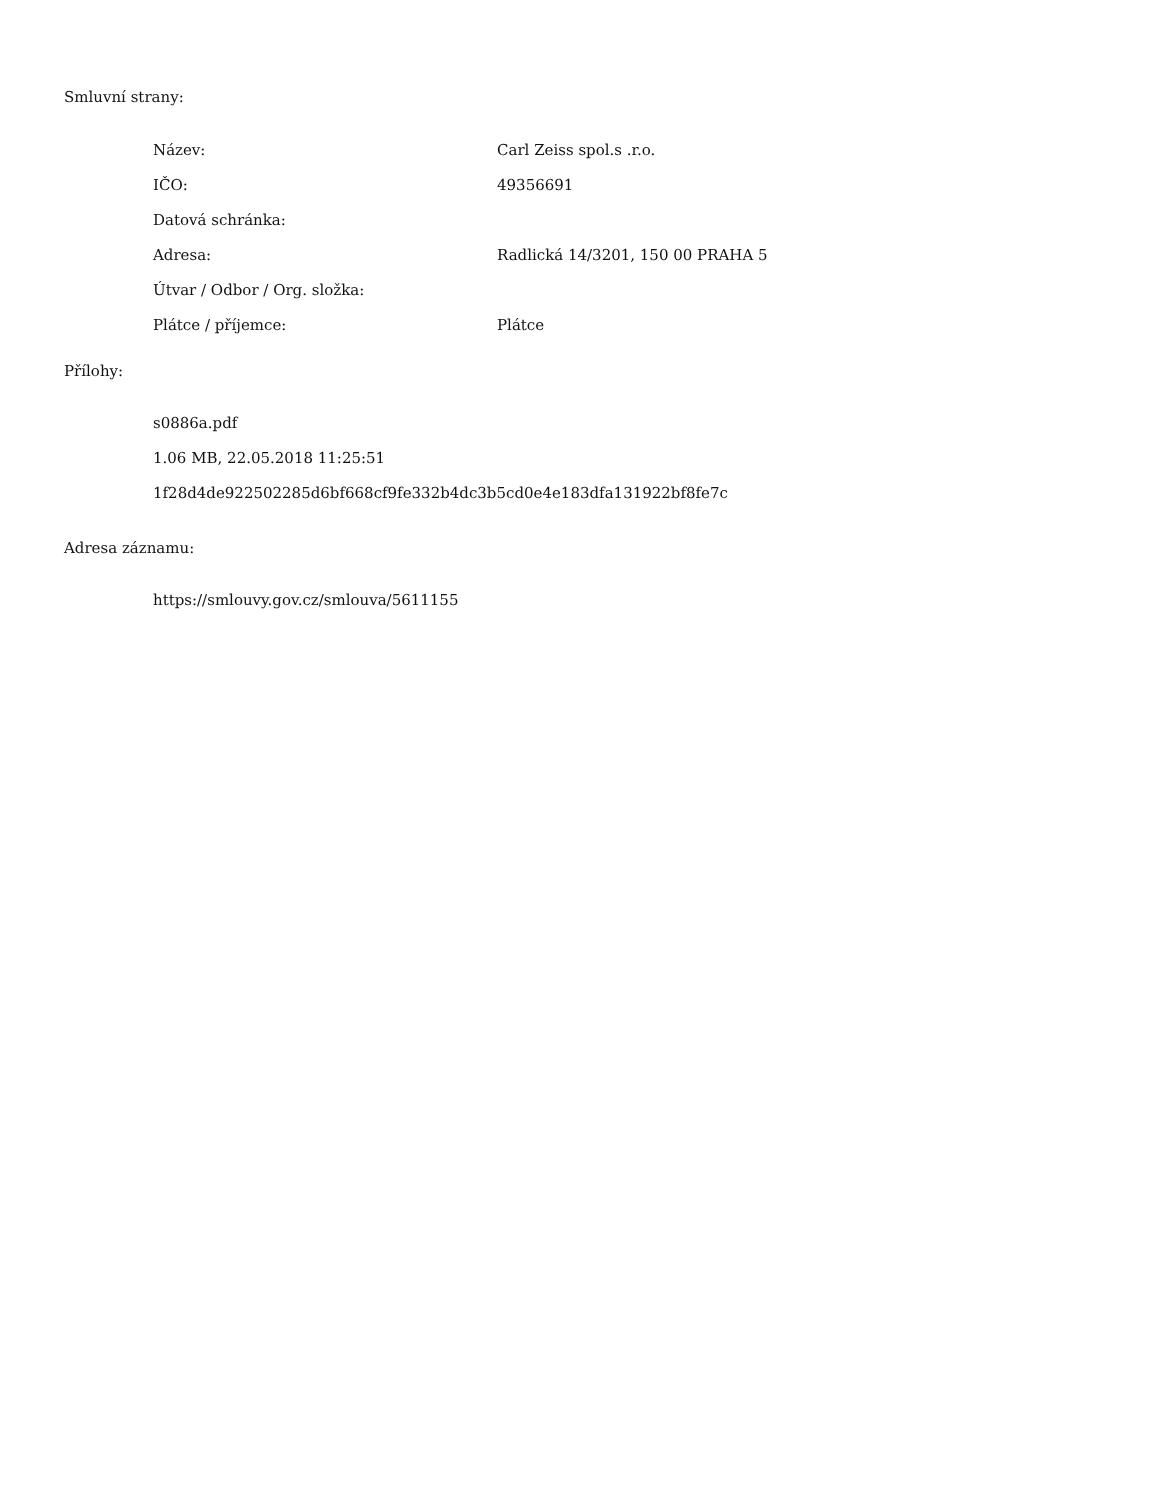Smluvní strany:
| Název: | Carl Zeiss spol.s .r.o. |
| IČO: | 49356691 |
| Datová schránka: | |
| Adresa: | Radlická 14/3201, 150 00 PRAHA 5 |
| Útvar / Odbor / Org. složka: | |
| Plátce / příjemce: | Plátce |
Přílohy:
s0886a.pdf
1.06 MB, 22.05.2018 11:25:51
1f28d4de922502285d6bf668cf9fe332b4dc3b5cd0e4e183dfa131922bf8fe7c
Adresa záznamu:
https://smlouvy.gov.cz/smlouva/5611155